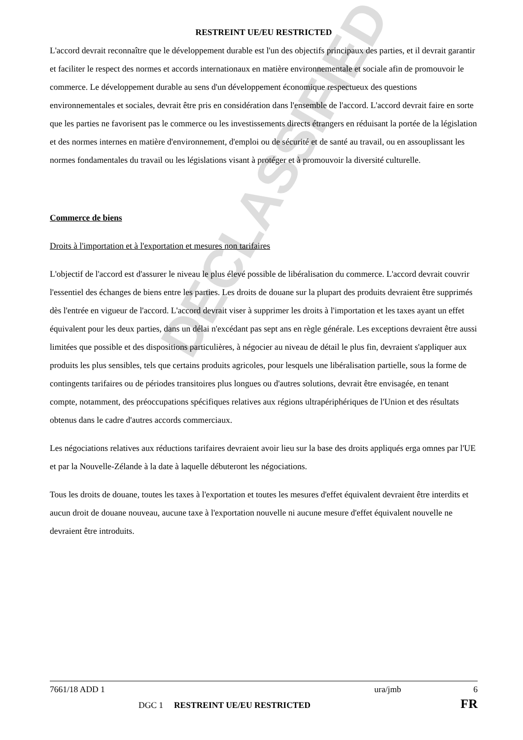DECLASSIFIED
RESTREINT UE/EU RESTRICTED
L'accord devrait reconnaître que le développement durable est l'un des objectifs principaux des parties, et il devrait garantir et faciliter le respect des normes et accords internationaux en matière environnementale et sociale afin de promouvoir le commerce. Le développement durable au sens d'un développement économique respectueux des questions environnementales et sociales, devrait être pris en considération dans l'ensemble de l'accord. L'accord devrait faire en sorte que les parties ne favorisent pas le commerce ou les investissements directs étrangers en réduisant la portée de la législation et des normes internes en matière d'environnement, d'emploi ou de sécurité et de santé au travail, ou en assouplissant les normes fondamentales du travail ou les législations visant à protéger et à promouvoir la diversité culturelle.
Commerce de biens
Droits à l'importation et à l'exportation et mesures non tarifaires
L'objectif de l'accord est d'assurer le niveau le plus élevé possible de libéralisation du commerce. L'accord devrait couvrir l'essentiel des échanges de biens entre les parties. Les droits de douane sur la plupart des produits devraient être supprimés dès l'entrée en vigueur de l'accord. L'accord devrait viser à supprimer les droits à l'importation et les taxes ayant un effet équivalent pour les deux parties, dans un délai n'excédant pas sept ans en règle générale. Les exceptions devraient être aussi limitées que possible et des dispositions particulières, à négocier au niveau de détail le plus fin, devraient s'appliquer aux produits les plus sensibles, tels que certains produits agricoles, pour lesquels une libéralisation partielle, sous la forme de contingents tarifaires ou de périodes transitoires plus longues ou d'autres solutions, devrait être envisagée, en tenant compte, notamment, des préoccupations spécifiques relatives aux régions ultrapériphériques de l'Union et des résultats obtenus dans le cadre d'autres accords commerciaux.
Les négociations relatives aux réductions tarifaires devraient avoir lieu sur la base des droits appliqués erga omnes par l'UE et par la Nouvelle-Zélande à la date à laquelle débuteront les négociations.
Tous les droits de douane, toutes les taxes à l'exportation et toutes les mesures d'effet équivalent devraient être interdits et aucun droit de douane nouveau, aucune taxe à l'exportation nouvelle ni aucune mesure d'effet équivalent nouvelle ne devraient être introduits.
7661/18 ADD 1 ura/jmb 6
DGC 1 RESTREINT UE/EU RESTRICTED FR